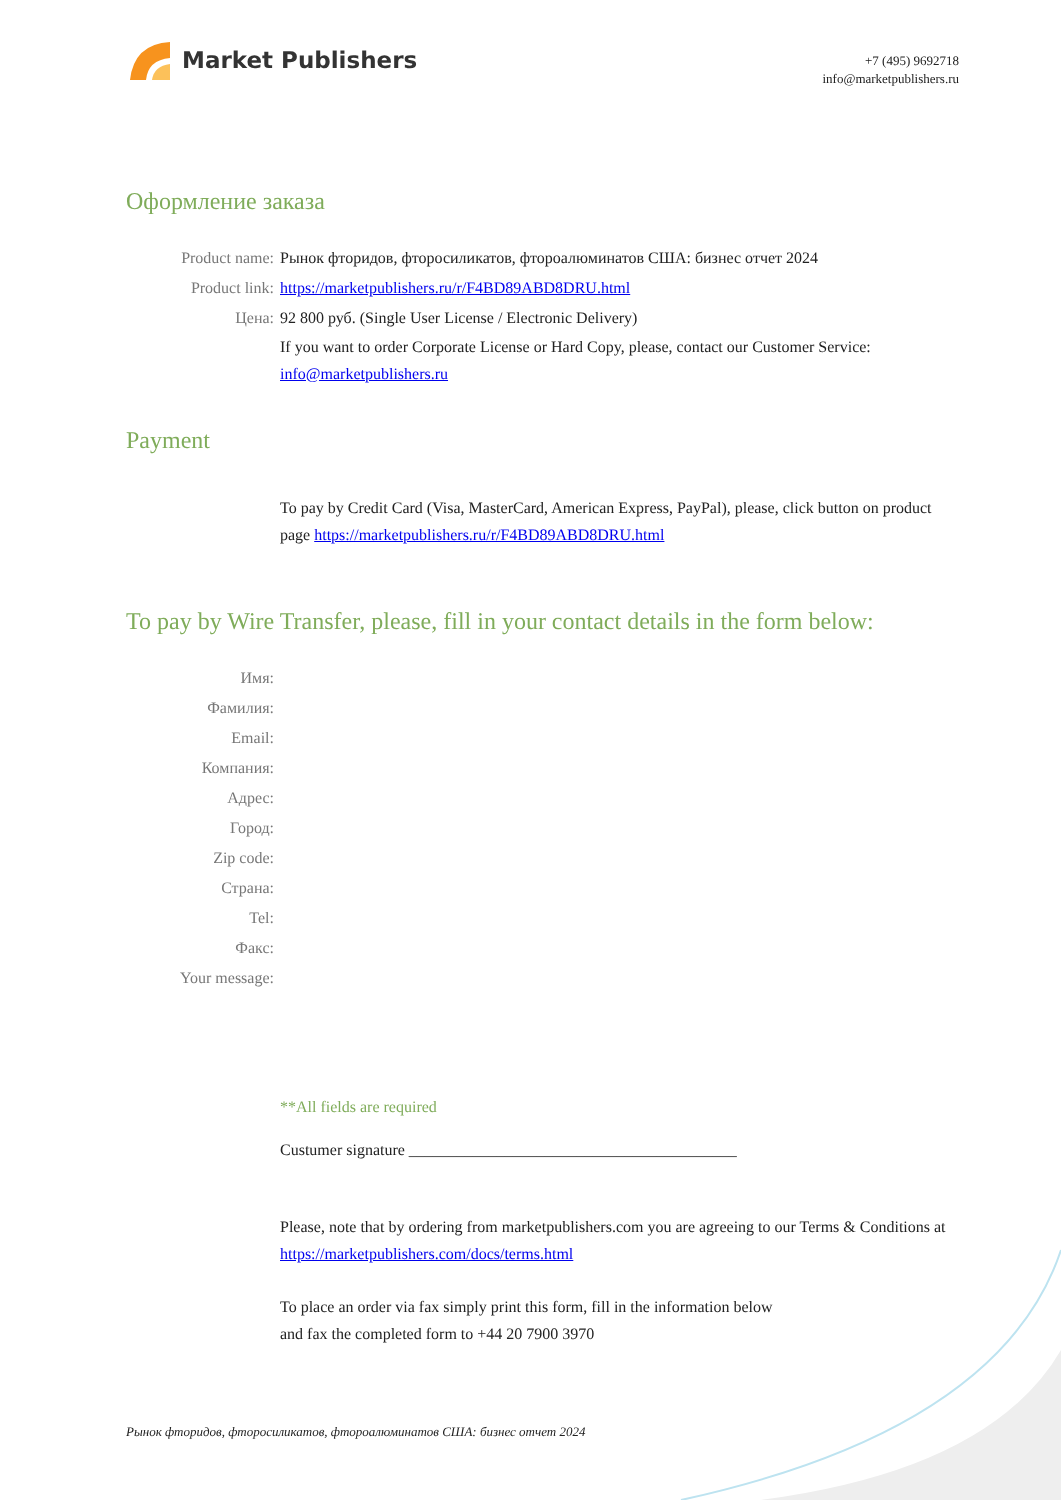Market Publishers
+7 (495) 9692718
info@marketpublishers.ru
Оформление заказа
Product name: Рынок фторидов, фторосиликатов, фтороалюминатов США: бизнес отчет 2024
Product link: https://marketpublishers.ru/r/F4BD89ABD8DRU.html
Цена: 92 800 руб. (Single User License / Electronic Delivery)
If you want to order Corporate License or Hard Copy, please, contact our Customer Service:
info@marketpublishers.ru
Payment
To pay by Credit Card (Visa, MasterCard, American Express, PayPal), please, click button on product page https://marketpublishers.ru/r/F4BD89ABD8DRU.html
To pay by Wire Transfer, please, fill in your contact details in the form below:
Имя:
Фамилия:
Email:
Компания:
Адрес:
Город:
Zip code:
Страна:
Tel:
Факс:
Your message:
**All fields are required
Custumer signature _________________________________________
Please, note that by ordering from marketpublishers.com you are agreeing to our Terms & Conditions at https://marketpublishers.com/docs/terms.html
To place an order via fax simply print this form, fill in the information below
and fax the completed form to +44 20 7900 3970
Рынок фторидов, фторосиликатов, фтороалюминатов США: бизнес отчет 2024